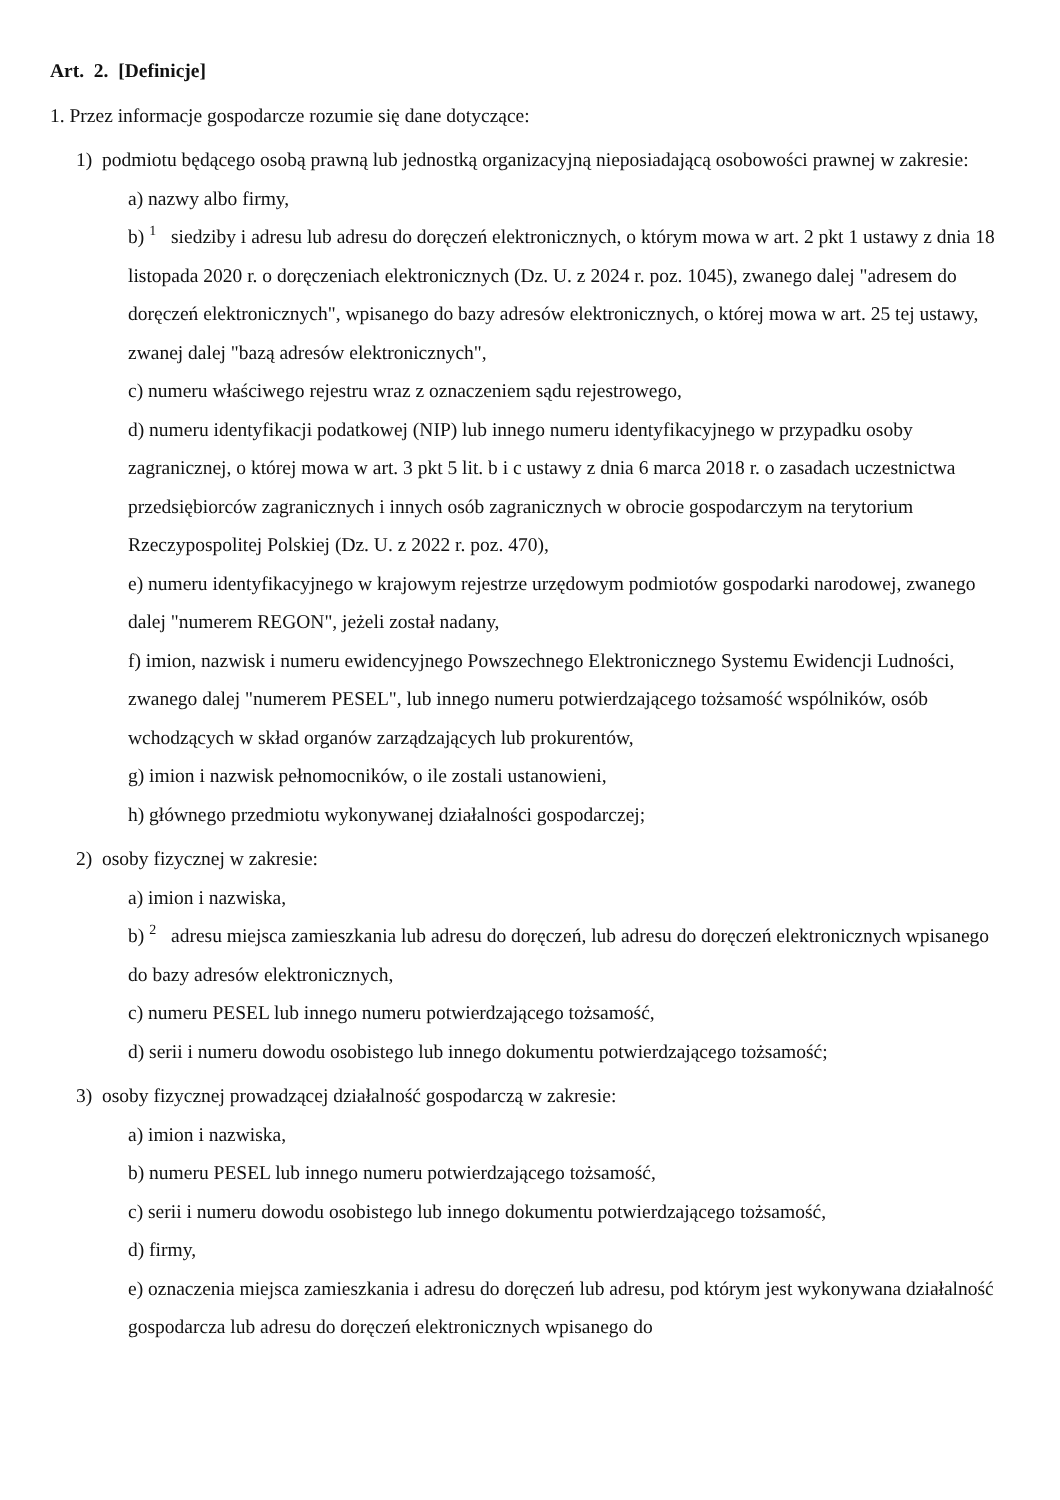Art. 2. [Definicje]
1. Przez informacje gospodarcze rozumie się dane dotyczące:
1) podmiotu będącego osobą prawną lub jednostką organizacyjną nieposiadającą osobowości prawnej w zakresie:
a) nazwy albo firmy,
b) <sup>1</sup> siedziby i adresu lub adresu do doręczeń elektronicznych, o którym mowa w art. 2 pkt 1 ustawy z dnia 18 listopada 2020 r. o doręczeniach elektronicznych (Dz. U. z 2024 r. poz. 1045), zwanego dalej "adresem do doręczeń elektronicznych", wpisanego do bazy adresów elektronicznych, o której mowa w art. 25 tej ustawy, zwanej dalej "bazą adresów elektronicznych",
c) numeru właściwego rejestru wraz z oznaczeniem sądu rejestrowego,
d) numeru identyfikacji podatkowej (NIP) lub innego numeru identyfikacyjnego w przypadku osoby zagranicznej, o której mowa w art. 3 pkt 5 lit. b i c ustawy z dnia 6 marca 2018 r. o zasadach uczestnictwa przedsiębiorców zagranicznych i innych osób zagranicznych w obrocie gospodarczym na terytorium Rzeczypospolitej Polskiej (Dz. U. z 2022 r. poz. 470),
e) numeru identyfikacyjnego w krajowym rejestrze urzędowym podmiotów gospodarki narodowej, zwanego dalej "numerem REGON", jeżeli został nadany,
f) imion, nazwisk i numeru ewidencyjnego Powszechnego Elektronicznego Systemu Ewidencji Ludności, zwanego dalej "numerem PESEL", lub innego numeru potwierdzającego tożsamość wspólników, osób wchodzących w skład organów zarządzających lub prokurentów,
g) imion i nazwisk pełnomocników, o ile zostali ustanowieni,
h) głównego przedmiotu wykonywanej działalności gospodarczej;
2) osoby fizycznej w zakresie:
a) imion i nazwiska,
b) <sup>2</sup> adresu miejsca zamieszkania lub adresu do doręczeń, lub adresu do doręczeń elektronicznych wpisanego do bazy adresów elektronicznych,
c) numeru PESEL lub innego numeru potwierdzającego tożsamość,
d) serii i numeru dowodu osobistego lub innego dokumentu potwierdzającego tożsamość;
3) osoby fizycznej prowadzącej działalność gospodarczą w zakresie:
a) imion i nazwiska,
b) numeru PESEL lub innego numeru potwierdzającego tożsamość,
c) serii i numeru dowodu osobistego lub innego dokumentu potwierdzającego tożsamość,
d) firmy,
e) oznaczenia miejsca zamieszkania i adresu do doręczeń lub adresu, pod którym jest wykonywana działalność gospodarcza lub adresu do doręczeń elektronicznych wpisanego do